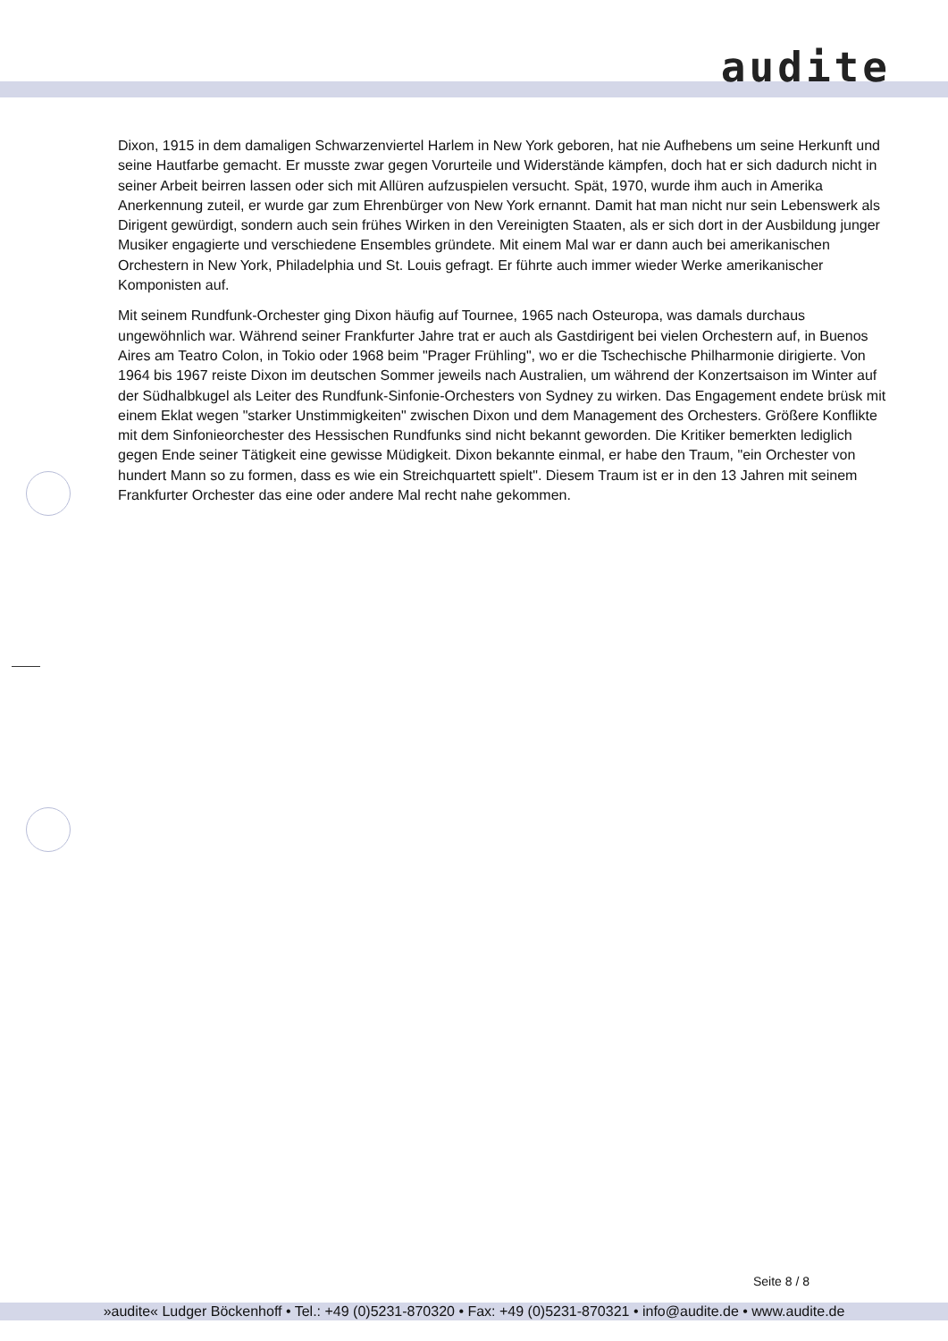audite
Dixon, 1915 in dem damaligen Schwarzenviertel Harlem in New York geboren, hat nie Aufhebens um seine Herkunft und seine Hautfarbe gemacht. Er musste zwar gegen Vorurteile und Widerstände kämpfen, doch hat er sich dadurch nicht in seiner Arbeit beirren lassen oder sich mit Allüren aufzuspielen versucht. Spät, 1970, wurde ihm auch in Amerika Anerkennung zuteil, er wurde gar zum Ehrenbürger von New York ernannt. Damit hat man nicht nur sein Lebenswerk als Dirigent gewürdigt, sondern auch sein frühes Wirken in den Vereinigten Staaten, als er sich dort in der Ausbildung junger Musiker engagierte und verschiedene Ensembles gründete. Mit einem Mal war er dann auch bei amerikanischen Orchestern in New York, Philadelphia und St. Louis gefragt. Er führte auch immer wieder Werke amerikanischer Komponisten auf.
Mit seinem Rundfunk-Orchester ging Dixon häufig auf Tournee, 1965 nach Osteuropa, was damals durchaus ungewöhnlich war. Während seiner Frankfurter Jahre trat er auch als Gastdirigent bei vielen Orchestern auf, in Buenos Aires am Teatro Colon, in Tokio oder 1968 beim "Prager Frühling", wo er die Tschechische Philharmonie dirigierte. Von 1964 bis 1967 reiste Dixon im deutschen Sommer jeweils nach Australien, um während der Konzertsaison im Winter auf der Südhalbkugel als Leiter des Rundfunk-Sinfonie-Orchesters von Sydney zu wirken. Das Engagement endete brüsk mit einem Eklat wegen "starker Unstimmigkeiten" zwischen Dixon und dem Management des Orchesters. Größere Konflikte mit dem Sinfonieorchester des Hessischen Rundfunks sind nicht bekannt geworden. Die Kritiker bemerkten lediglich gegen Ende seiner Tätigkeit eine gewisse Müdigkeit. Dixon bekannte einmal, er habe den Traum, "ein Orchester von hundert Mann so zu formen, dass es wie ein Streichquartett spielt". Diesem Traum ist er in den 13 Jahren mit seinem Frankfurter Orchester das eine oder andere Mal recht nahe gekommen.
Seite 8 / 8
»audite« Ludger Böckenhoff • Tel.: +49 (0)5231-870320 • Fax: +49 (0)5231-870321 • info@audite.de • www.audite.de